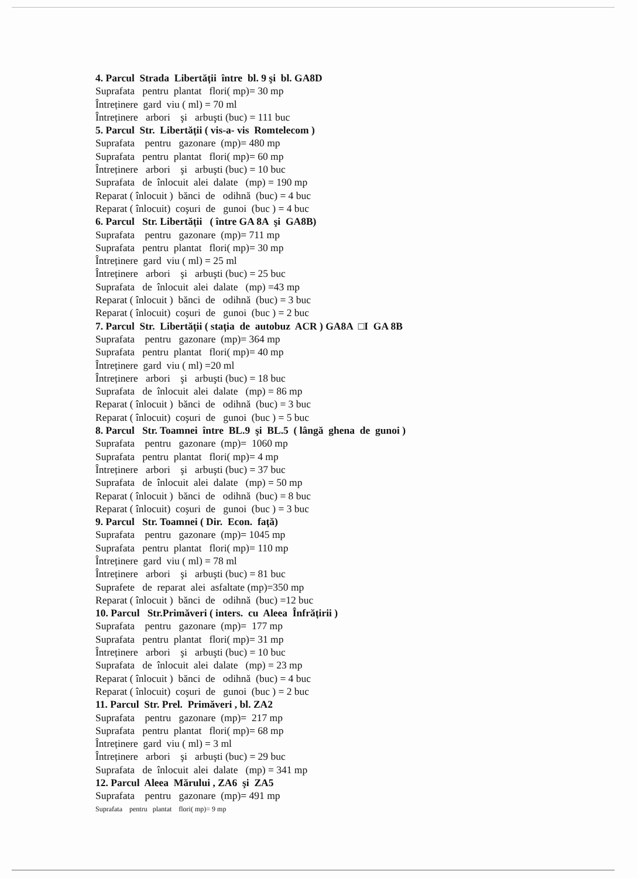4. Parcul Strada Libertății între bl. 9 şi bl. GA8D
Suprafata pentru plantat flori( mp)= 30 mp
Întreținere gard viu ( ml) = 70 ml
Întreținere arbori şi arbuşti (buc) = 111 buc
5. Parcul Str. Libertății ( vis-a- vis Romtelecom )
Suprafata pentru gazonare (mp)= 480 mp
Suprafata pentru plantat flori( mp)= 60 mp
Întreținere arbori şi arbuşti (buc) = 10 buc
Suprafata de înlocuit alei dalate (mp) = 190 mp
Reparat ( înlocuit ) bănci de odihnă (buc) = 4 buc
Reparat ( înlocuit) coşuri de gunoi (buc ) = 4 buc
6. Parcul Str. Libertății ( între GA 8A şi GA8B)
Suprafata pentru gazonare (mp)= 711 mp
Suprafata pentru plantat flori( mp)= 30 mp
Întreținere gard viu ( ml) = 25 ml
Întreținere arbori şi arbuşti (buc) = 25 buc
Suprafata de înlocuit alei dalate (mp) =43 mp
Reparat ( înlocuit ) bănci de odihnă (buc) = 3 buc
Reparat ( înlocuit) coşuri de gunoi (buc ) = 2 buc
7. Parcul Str. Libertății ( stația de autobuz ACR ) GA8A □I GA 8B
Suprafata pentru gazonare (mp)= 364 mp
Suprafata pentru plantat flori( mp)= 40 mp
Întreținere gard viu ( ml) =20 ml
Întreținere arbori şi arbuşti (buc) = 18 buc
Suprafata de înlocuit alei dalate (mp) = 86 mp
Reparat ( înlocuit ) bănci de odihnă (buc) = 3 buc
Reparat ( înlocuit) coşuri de gunoi (buc ) = 5 buc
8. Parcul Str. Toamnei între BL.9 şi BL.5 ( lângă ghena de gunoi )
Suprafata pentru gazonare (mp)= 1060 mp
Suprafata pentru plantat flori( mp)= 4 mp
Întreținere arbori şi arbuşti (buc) = 37 buc
Suprafata de înlocuit alei dalate (mp) = 50 mp
Reparat ( înlocuit ) bănci de odihnă (buc) = 8 buc
Reparat ( înlocuit) coşuri de gunoi (buc ) = 3 buc
9. Parcul Str. Toamnei ( Dir. Econ. față)
Suprafata pentru gazonare (mp)= 1045 mp
Suprafata pentru plantat flori( mp)= 110 mp
Întreținere gard viu ( ml) = 78 ml
Întreținere arbori şi arbuşti (buc) = 81 buc
Suprafete de reparat alei asfaltate (mp)=350 mp
Reparat ( înlocuit ) bănci de odihnă (buc) =12 buc
10. Parcul Str.Primăveri ( inters. cu Aleea Înfrățirii )
Suprafata pentru gazonare (mp)= 177 mp
Suprafata pentru plantat flori( mp)= 31 mp
Întreținere arbori şi arbuşti (buc) = 10 buc
Suprafata de înlocuit alei dalate (mp) = 23 mp
Reparat ( înlocuit ) bănci de odihnă (buc) = 4 buc
Reparat ( înlocuit) coşuri de gunoi (buc ) = 2 buc
11. Parcul Str. Prel. Primăveri , bl. ZA2
Suprafata pentru gazonare (mp)= 217 mp
Suprafata pentru plantat flori( mp)= 68 mp
Întreținere gard viu ( ml) = 3 ml
Întreținere arbori şi arbuşti (buc) = 29 buc
Suprafata de înlocuit alei dalate (mp) = 341 mp
12. Parcul Aleea Mărului , ZA6 şi ZA5
Suprafata pentru gazonare (mp)= 491 mp
Suprafata pentru plantat flori( mp)= 9 mp